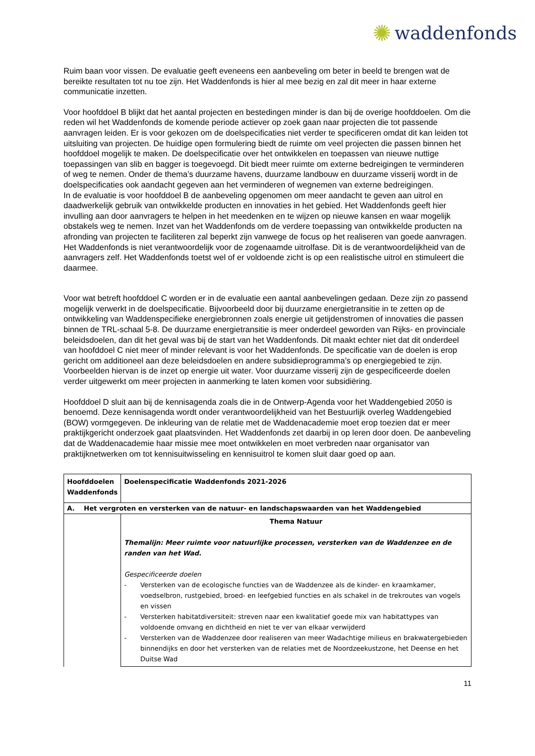✺ waddenfonds
Ruim baan voor vissen. De evaluatie geeft eveneens een aanbeveling om beter in beeld te brengen wat de bereikte resultaten tot nu toe zijn. Het Waddenfonds is hier al mee bezig en zal dit meer in haar externe communicatie inzetten.
Voor hoofddoel B blijkt dat het aantal projecten en bestedingen minder is dan bij de overige hoofddoelen. Om die reden wil het Waddenfonds de komende periode actiever op zoek gaan naar projecten die tot passende aanvragen leiden. Er is voor gekozen om de doelspecificaties niet verder te specificeren omdat dit kan leiden tot uitsluiting van projecten. De huidige open formulering biedt de ruimte om veel projecten die passen binnen het hoofddoel mogelijk te maken. De doelspecificatie over het ontwikkelen en toepassen van nieuwe nuttige toepassingen van slib en bagger is toegevoegd. Dit biedt meer ruimte om externe bedreigingen te verminderen of weg te nemen. Onder de thema’s duurzame havens, duurzame landbouw en duurzame visserij wordt in de doelspecificaties ook aandacht gegeven aan het verminderen of wegnemen van externe bedreigingen.
In de evaluatie is voor hoofddoel B de aanbeveling opgenomen om meer aandacht te geven aan uitrol en daadwerkelijk gebruik van ontwikkelde producten en innovaties in het gebied. Het Waddenfonds geeft hier invulling aan door aanvragers te helpen in het meedenken en te wijzen op nieuwe kansen en waar mogelijk obstakels weg te nemen. Inzet van het Waddenfonds om de verdere toepassing van ontwikkelde producten na afronding van projecten te faciliteren zal beperkt zijn vanwege de focus op het realiseren van goede aanvragen. Het Waddenfonds is niet verantwoordelijk voor de zogenaamde uitrolfase. Dit is de verantwoordelijkheid van de aanvragers zelf. Het Waddenfonds toetst wel of er voldoende zicht is op een realistische uitrol en stimuleert die daarmee.
Voor wat betreft hoofddoel C worden er in de evaluatie een aantal aanbevelingen gedaan. Deze zijn zo passend mogelijk verwerkt in de doelspecificatie. Bijvoorbeeld door bij duurzame energietransitie in te zetten op de ontwikkeling van Waddenspecifieke energiebronnen zoals energie uit getijdenstromen of innovaties die passen binnen de TRL-schaal 5-8. De duurzame energietransitie is meer onderdeel geworden van Rijks- en provinciale beleidsdoelen, dan dit het geval was bij de start van het Waddenfonds. Dit maakt echter niet dat dit onderdeel van hoofddoel C niet meer of minder relevant is voor het Waddenfonds. De specificatie van de doelen is erop gericht om additioneel aan deze beleidsdoelen en andere subsidieprogramma’s op energiegebied te zijn. Voorbeelden hiervan is de inzet op energie uit water. Voor duurzame visserij zijn de gespecificeerde doelen verder uitgewerkt om meer projecten in aanmerking te laten komen voor subsidiëring.
Hoofddoel D sluit aan bij de kennisagenda zoals die in de Ontwerp-Agenda voor het Waddengebied 2050 is benoemd. Deze kennisagenda wordt onder verantwoordelijkheid van het Bestuurlijk overleg Waddengebied (BOW) vormgegeven. De inkleuring van de relatie met de Waddenacademie moet erop toezien dat er meer praktijkgericht onderzoek gaat plaatsvinden. Het Waddenfonds zet daarbij in op leren door doen. De aanbeveling dat de Waddenacademie haar missie mee moet ontwikkelen en moet verbreden naar organisator van praktijknetwerken om tot kennisuitwisseling en kennisuitrol te komen sluit daar goed op aan.
| Hoofddoelen Waddenfonds | Doelenspecificatie Waddenfonds 2021-2026 |
| --- | --- |
| A. Het vergroten en versterken van de natuur- en landschapswaarden van het Waddengebied | |
| | Thema Natuur Themalijn: Meer ruimte voor natuurlijke processen, versterken van de Waddenzee en de randen van het Wad. Gespecificeerde doelen - Versterken van de ecologische functies van de Waddenzee als de kinder- en kraamkamer, voedselbron, rustgebied, broed- en leefgebied functies en als schakel in de trekroutes van vogels en vissen - Versterken habitatdiversiteit: streven naar een kwalitatief goede mix van habitattypes van voldoende omvang en dichtheid en niet te ver van elkaar verwijderd - Versterken van de Waddenzee door realiseren van meer Wadachtige milieus en brakwatergebieden binnendijks en door het versterken van de relaties met de Noordzeekustzone, het Deense en het Duitse Wad |
11